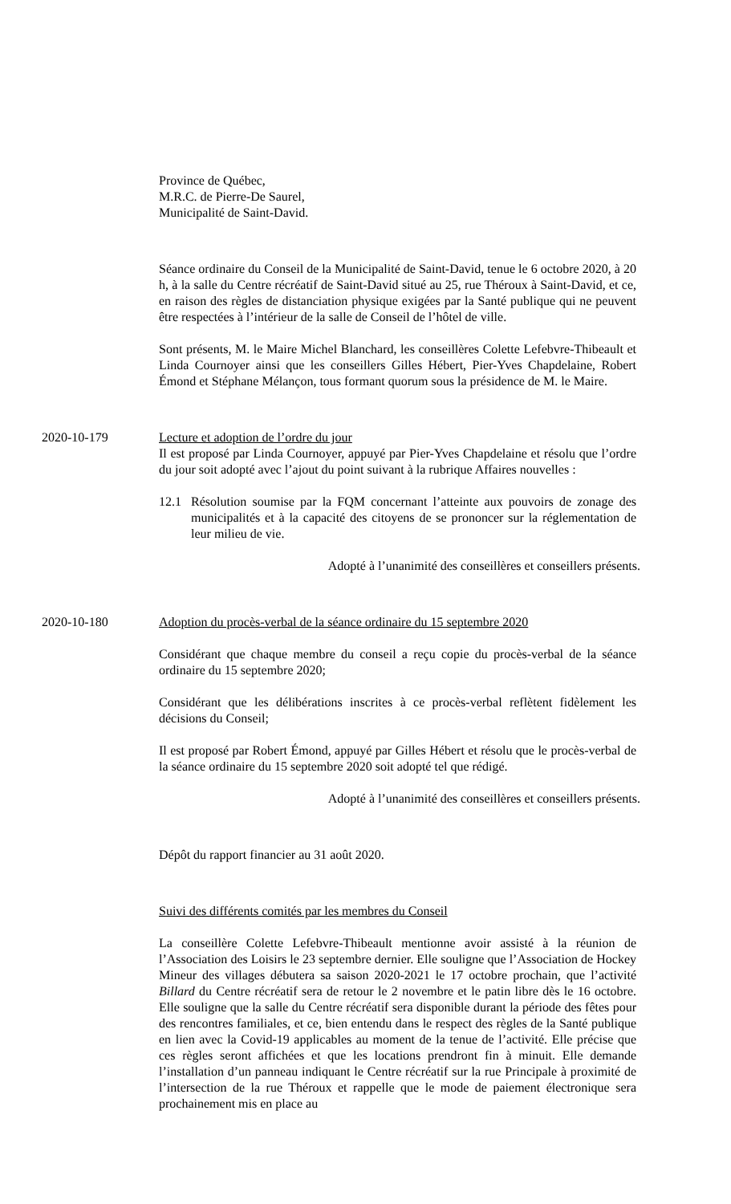Province de Québec,
M.R.C. de Pierre-De Saurel,
Municipalité de Saint-David.
Séance ordinaire du Conseil de la Municipalité de Saint-David, tenue le 6 octobre 2020, à 20 h, à la salle du Centre récréatif de Saint-David situé au 25, rue Théroux à Saint-David, et ce, en raison des règles de distanciation physique exigées par la Santé publique qui ne peuvent être respectées à l’intérieur de la salle de Conseil de l’hôtel de ville.
Sont présents, M. le Maire Michel Blanchard, les conseillères Colette Lefebvre-Thibeault et Linda Cournoyer ainsi que les conseillers Gilles Hébert, Pier-Yves Chapdelaine, Robert Émond et Stéphane Mélançon, tous formant quorum sous la présidence de M. le Maire.
2020-10-179 Lecture et adoption de l’ordre du jour
Il est proposé par Linda Cournoyer, appuyé par Pier-Yves Chapdelaine et résolu que l’ordre du jour soit adopté avec l’ajout du point suivant à la rubrique Affaires nouvelles :
12.1 Résolution soumise par la FQM concernant l’atteinte aux pouvoirs de zonage des municipalités et à la capacité des citoyens de se prononcer sur la réglementation de leur milieu de vie.
Adopté à l’unanimité des conseillères et conseillers présents.
2020-10-180 Adoption du procès-verbal de la séance ordinaire du 15 septembre 2020
Considérant que chaque membre du conseil a reçu copie du procès-verbal de la séance ordinaire du 15 septembre 2020;
Considérant que les délibérations inscrites à ce procès-verbal reflètent fidèlement les décisions du Conseil;
Il est proposé par Robert Émond, appuyé par Gilles Hébert et résolu que le procès-verbal de la séance ordinaire du 15 septembre 2020 soit adopté tel que rédigé.
Adopté à l’unanimité des conseillères et conseillers présents.
Dépôt du rapport financier au 31 août 2020.
Suivi des différents comités par les membres du Conseil
La conseillère Colette Lefebvre-Thibeault mentionne avoir assisté à la réunion de l’Association des Loisirs le 23 septembre dernier. Elle souligne que l’Association de Hockey Mineur des villages débutera sa saison 2020-2021 le 17 octobre prochain, que l’activité Billard du Centre récréatif sera de retour le 2 novembre et le patin libre dès le 16 octobre. Elle souligne que la salle du Centre récréatif sera disponible durant la période des fêtes pour des rencontres familiales, et ce, bien entendu dans le respect des règles de la Santé publique en lien avec la Covid-19 applicables au moment de la tenue de l’activité. Elle précise que ces règles seront affichées et que les locations prendront fin à minuit. Elle demande l’installation d’un panneau indiquant le Centre récréatif sur la rue Principale à proximité de l’intersection de la rue Théroux et rappelle que le mode de paiement électronique sera prochainement mis en place au